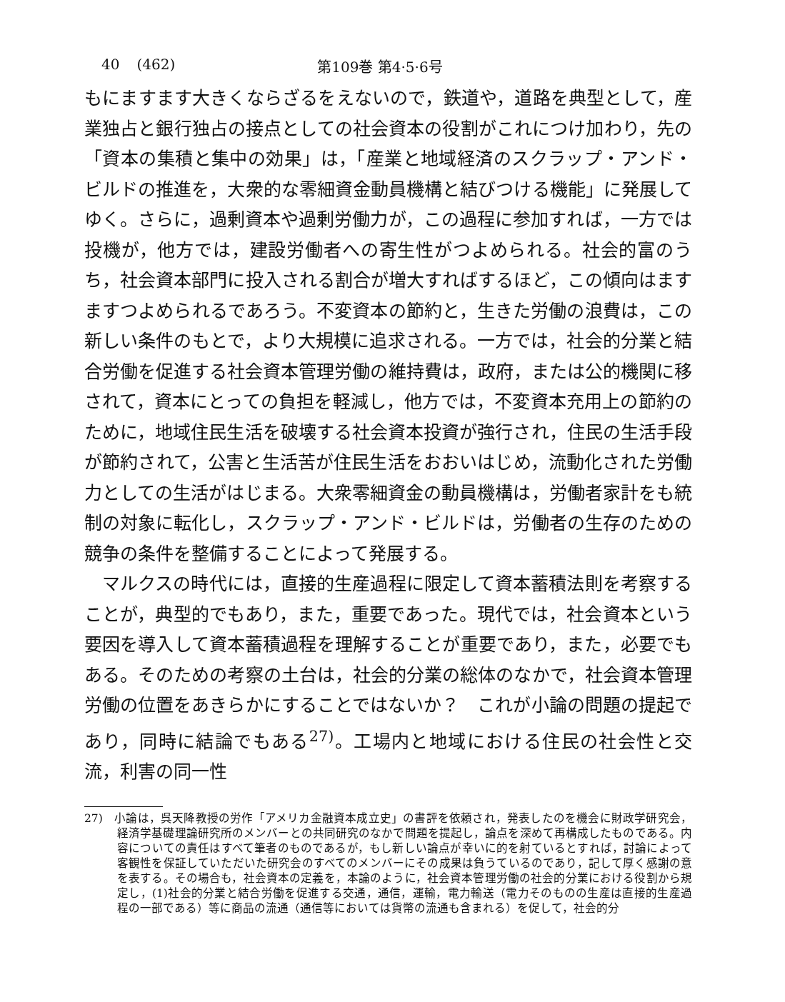40 (462) 第109巻 第4·5·6号
もにますます大きくならざるをえないので，鉄道や，道路を典型として，産業独占と銀行独占の接点としての社会資本の役割がこれにつけ加わり，先の「資本の集積と集中の効果」は，「産業と地域経済のスクラップ・アンド・ビルドの推進を，大衆的な零細資金動員機構と結びつける機能」に発展してゆく。さらに，過剰資本や過剰労働力が，この過程に参加すれば，一方では投機が，他方では，建設労働者への寄生性がつよめられる。社会的富のうち，社会資本部門に投入される割合が増大すればするほど，この傾向はますますつよめられるであろう。不変資本の節約と，生きた労働の浪費は，この新しい条件のもとで，より大規模に追求される。一方では，社会的分業と結合労働を促進する社会資本管理労働の維持費は，政府，または公的機関に移されて，資本にとっての負担を軽減し，他方では，不変資本充用上の節約のために，地域住民生活を破壊する社会資本投資が強行され，住民の生活手段が節約されて，公害と生活苦が住民生活をおおいはじめ，流動化された労働力としての生活がはじまる。大衆零細資金の動員機構は，労働者家計をも統制の対象に転化し，スクラップ・アンド・ビルドは，労働者の生存のための競争の条件を整備することによって発展する。
マルクスの時代には，直接的生産過程に限定して資本蓄積法則を考察することが，典型的でもあり，また，重要であった。現代では，社会資本という要因を導入して資本蓄積過程を理解することが重要であり，また，必要でもある。そのための考察の土台は，社会的分業の総体のなかで，社会資本管理労働の位置をあきらかにすることではないか？　これが小論の問題の提起であり，同時に結論でもある<sup>27)</sup>。工場内と地域における住民の社会性と交流，利害の同一性
27)　小論は，呉天降教授の労作「アメリカ金融資本成立史」の書評を依頼され，発表したのを機会に財政学研究会，経済学基礎理論研究所のメンバーとの共同研究のなかで問題を提起し，論点を深めて再構成したものである。内容についての責任はすべて筆者のものであるが，もし新しい論点が幸いに的を射ているとすれば，討論によって客観性を保証していただいた研究会のすべてのメンバーにその成果は負うているのであり，記して厚く感謝の意を表する。その場合も，社会資本の定義を，本論のように，社会資本管理労働の社会的分業における役割から規定し，(1)社会的分業と結合労働を促進する交通，通信，運輸，電力輸送（電力そのものの生産は直接的生産過程の一部である）等に商品の流通（通信等においては貨幣の流通も含まれる）を促して，社会的分